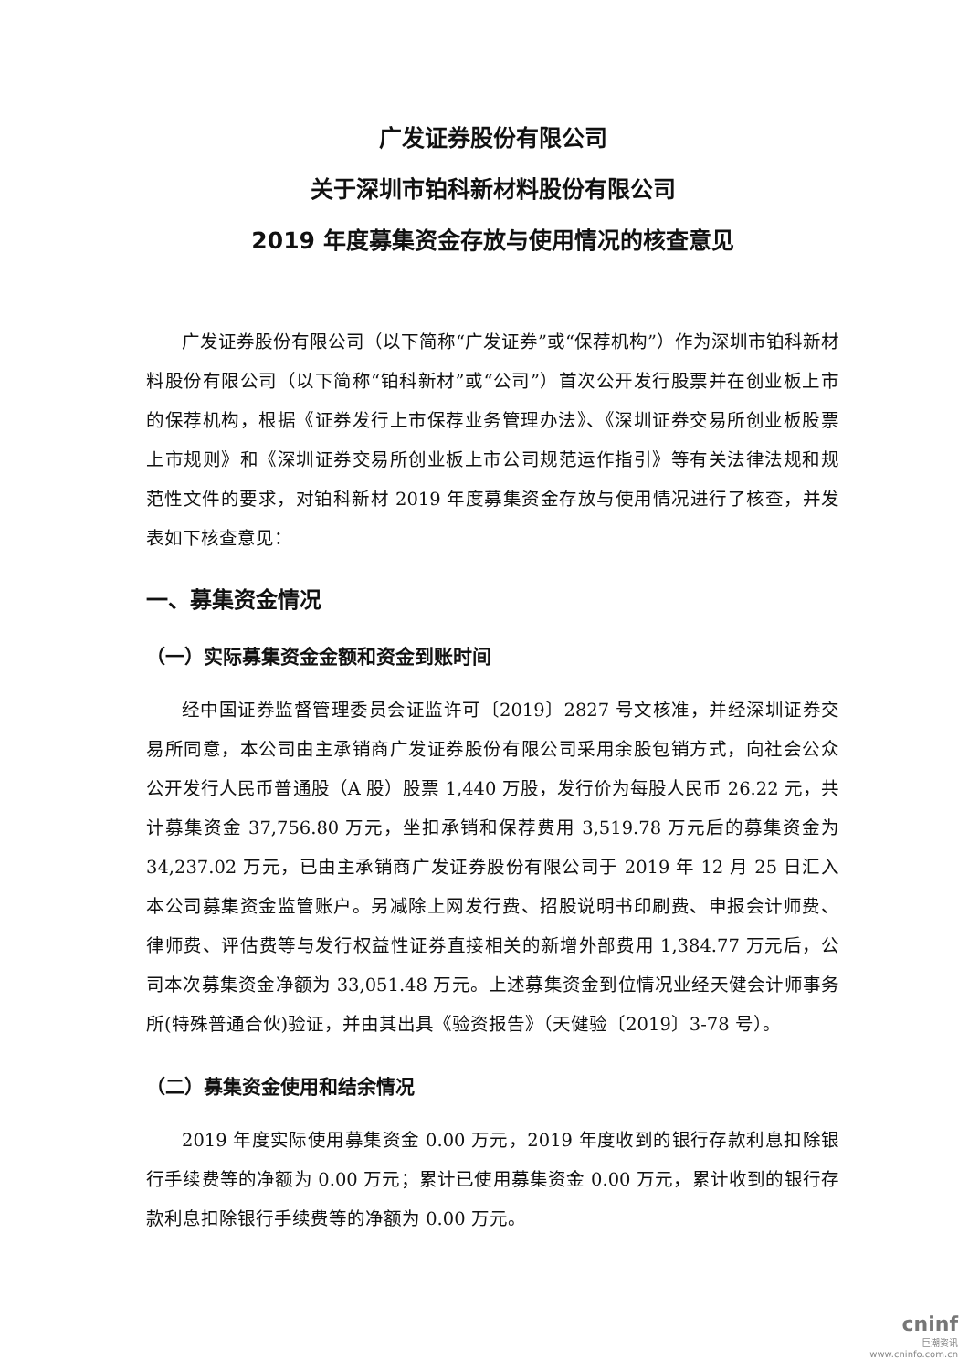广发证券股份有限公司
关于深圳市铂科新材料股份有限公司
2019 年度募集资金存放与使用情况的核查意见
广发证券股份有限公司（以下简称“广发证券”或“保荐机构”）作为深圳市铂科新材料股份有限公司（以下简称“铂科新材”或“公司”）首次公开发行股票并在创业板上市的保荐机构，根据《证券发行上市保荐业务管理办法》、《深圳证券交易所创业板股票上市规则》和《深圳证券交易所创业板上市公司规范运作指引》等有关法律法规和规范性文件的要求，对铂科新材 2019 年度募集资金存放与使用情况进行了核查，并发表如下核查意见：
一、募集资金情况
（一）实际募集资金金额和资金到账时间
经中国证券监督管理委员会证监许可〔2019〕2827 号文核准，并经深圳证券交易所同意，本公司由主承销商广发证券股份有限公司采用余股包销方式，向社会公众公开发行人民币普通股（A 股）股票 1,440 万股，发行价为每股人民币 26.22 元，共计募集资金 37,756.80 万元，坐扣承销和保荐费用 3,519.78 万元后的募集资金为 34,237.02 万元，已由主承销商广发证券股份有限公司于 2019 年 12 月 25 日汇入本公司募集资金监管账户。另减除上网发行费、招股说明书印刷费、申报会计师费、律师费、评估费等与发行权益性证券直接相关的新增外部费用 1,384.77 万元后，公司本次募集资金净额为 33,051.48 万元。上述募集资金到位情况业经天健会计师事务所(特殊普通合伙)验证，并由其出具《验资报告》（天健验〔2019〕3-78 号）。
（二）募集资金使用和结余情况
2019 年度实际使用募集资金 0.00 万元，2019 年度收到的银行存款利息扣除银行手续费等的净额为 0.00 万元；累计已使用募集资金 0.00 万元，累计收到的银行存款利息扣除银行手续费等的净额为 0.00 万元。
cninf
巨潮资讯
www.cninfo.com.cn